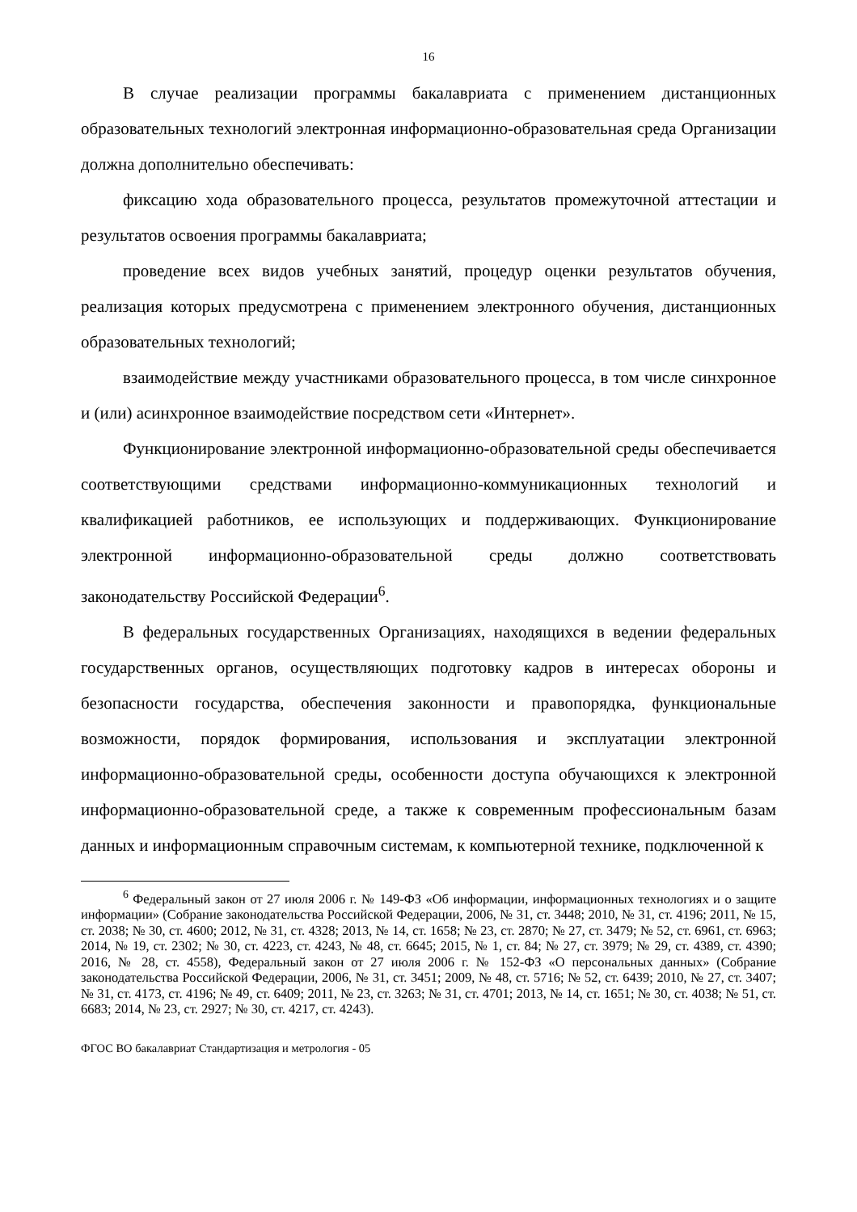16
В случае реализации программы бакалавриата с применением дистанционных образовательных технологий электронная информационно-образовательная среда Организации должна дополнительно обеспечивать:
фиксацию хода образовательного процесса, результатов промежуточной аттестации и результатов освоения программы бакалавриата;
проведение всех видов учебных занятий, процедур оценки результатов обучения, реализация которых предусмотрена с применением электронного обучения, дистанционных образовательных технологий;
взаимодействие между участниками образовательного процесса, в том числе синхронное и (или) асинхронное взаимодействие посредством сети «Интернет».
Функционирование электронной информационно-образовательной среды обеспечивается соответствующими средствами информационно-коммуникационных технологий и квалификацией работников, ее использующих и поддерживающих. Функционирование электронной информационно-образовательной среды должно соответствовать законодательству Российской Федерации<sup>6</sup>.
В федеральных государственных Организациях, находящихся в ведении федеральных государственных органов, осуществляющих подготовку кадров в интересах обороны и безопасности государства, обеспечения законности и правопорядка, функциональные возможности, порядок формирования, использования и эксплуатации электронной информационно-образовательной среды, особенности доступа обучающихся к электронной информационно-образовательной среде, а также к современным профессиональным базам данных и информационным справочным системам, к компьютерной технике, подключенной к
<sup>6</sup> Федеральный закон от 27 июля 2006 г. № 149-ФЗ «Об информации, информационных технологиях и о защите информации» (Собрание законодательства Российской Федерации, 2006, № 31, ст. 3448; 2010, № 31, ст. 4196; 2011, № 15, ст. 2038; № 30, ст. 4600; 2012, № 31, ст. 4328; 2013, № 14, ст. 1658; № 23, ст. 2870; № 27, ст. 3479; № 52, ст. 6961, ст. 6963; 2014, № 19, ст. 2302; № 30, ст. 4223, ст. 4243, № 48, ст. 6645; 2015, № 1, ст. 84; № 27, ст. 3979; № 29, ст. 4389, ст. 4390; 2016, № 28, ст. 4558), Федеральный закон от 27 июля 2006 г. № 152-ФЗ «О персональных данных» (Собрание законодательства Российской Федерации, 2006, № 31, ст. 3451; 2009, № 48, ст. 5716; № 52, ст. 6439; 2010, № 27, ст. 3407; № 31, ст. 4173, ст. 4196; № 49, ст. 6409; 2011, № 23, ст. 3263; № 31, ст. 4701; 2013, № 14, ст. 1651; № 30, ст. 4038; № 51, ст. 6683; 2014, № 23, ст. 2927; № 30, ст. 4217, ст. 4243).
ФГОС ВО бакалавриат Стандартизация и метрология - 05